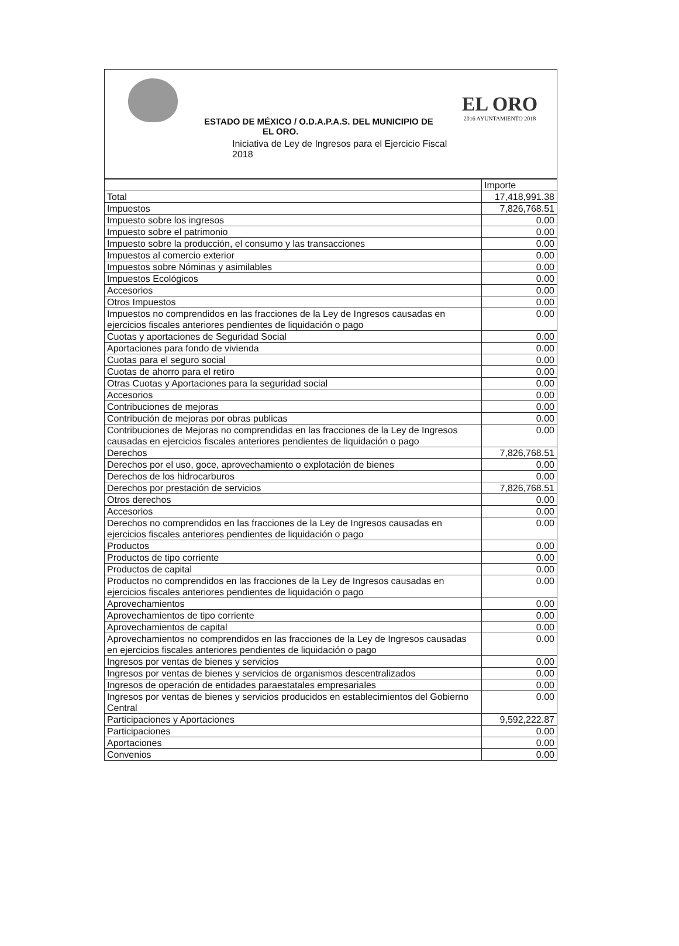EL ORO
2016 AYUNTAMIENTO 2018
ESTADO DE MÉXICO / O.D.A.P.A.S. DEL MUNICIPIO DE
EL ORO.
Iniciativa de Ley de Ingresos para el Ejercicio Fiscal
2018
| | Importe |
| Total | 17,418,991.38 |
| Impuestos | 7,826,768.51 |
| Impuesto sobre los ingresos | 0.00 |
| Impuesto sobre el patrimonio | 0.00 |
| Impuesto sobre la producción, el consumo y las transacciones | 0.00 |
| Impuestos al comercio exterior | 0.00 |
| Impuestos sobre Nóminas y asimilables | 0.00 |
| Impuestos Ecológicos | 0.00 |
| Accesorios | 0.00 |
| Otros Impuestos | 0.00 |
| Impuestos no comprendidos en las fracciones de la Ley de Ingresos causadas en ejercicios fiscales anteriores pendientes de liquidación o pago | 0.00 |
| Cuotas y aportaciones de Seguridad Social | 0.00 |
| Aportaciones para fondo de vivienda | 0.00 |
| Cuotas para el seguro social | 0.00 |
| Cuotas de ahorro para el retiro | 0.00 |
| Otras Cuotas y Aportaciones para la seguridad social | 0.00 |
| Accesorios | 0.00 |
| Contribuciones de mejoras | 0.00 |
| Contribución de mejoras por obras publicas | 0.00 |
| Contribuciones de Mejoras no comprendidas en las fracciones de la Ley de Ingresos causadas en ejercicios fiscales anteriores pendientes de liquidación o pago | 0.00 |
| Derechos | 7,826,768.51 |
| Derechos por el uso, goce, aprovechamiento o explotación de bienes | 0.00 |
| Derechos de los hidrocarburos | 0.00 |
| Derechos por prestación de servicios | 7,826,768.51 |
| Otros derechos | 0.00 |
| Accesorios | 0.00 |
| Derechos no comprendidos en las fracciones de la Ley de Ingresos causadas en ejercicios fiscales anteriores pendientes de liquidación o pago | 0.00 |
| Productos | 0.00 |
| Productos de tipo corriente | 0.00 |
| Productos de capital | 0.00 |
| Productos no comprendidos en las fracciones de la Ley de Ingresos causadas en ejercicios fiscales anteriores pendientes de liquidación o pago | 0.00 |
| Aprovechamientos | 0.00 |
| Aprovechamientos de tipo corriente | 0.00 |
| Aprovechamientos de capital | 0.00 |
| Aprovechamientos no comprendidos en las fracciones de la Ley de Ingresos causadas en ejercicios fiscales anteriores pendientes de liquidación o pago | 0.00 |
| Ingresos por ventas de bienes y servicios | 0.00 |
| Ingresos por ventas de bienes y servicios de organismos descentralizados | 0.00 |
| Ingresos de operación de entidades paraestatales empresariales | 0.00 |
| Ingresos por ventas de bienes y servicios producidos en establecimientos del Gobierno Central | 0.00 |
| Participaciones y Aportaciones | 9,592,222.87 |
| Participaciones | 0.00 |
| Aportaciones | 0.00 |
| Convenios | 0.00 |